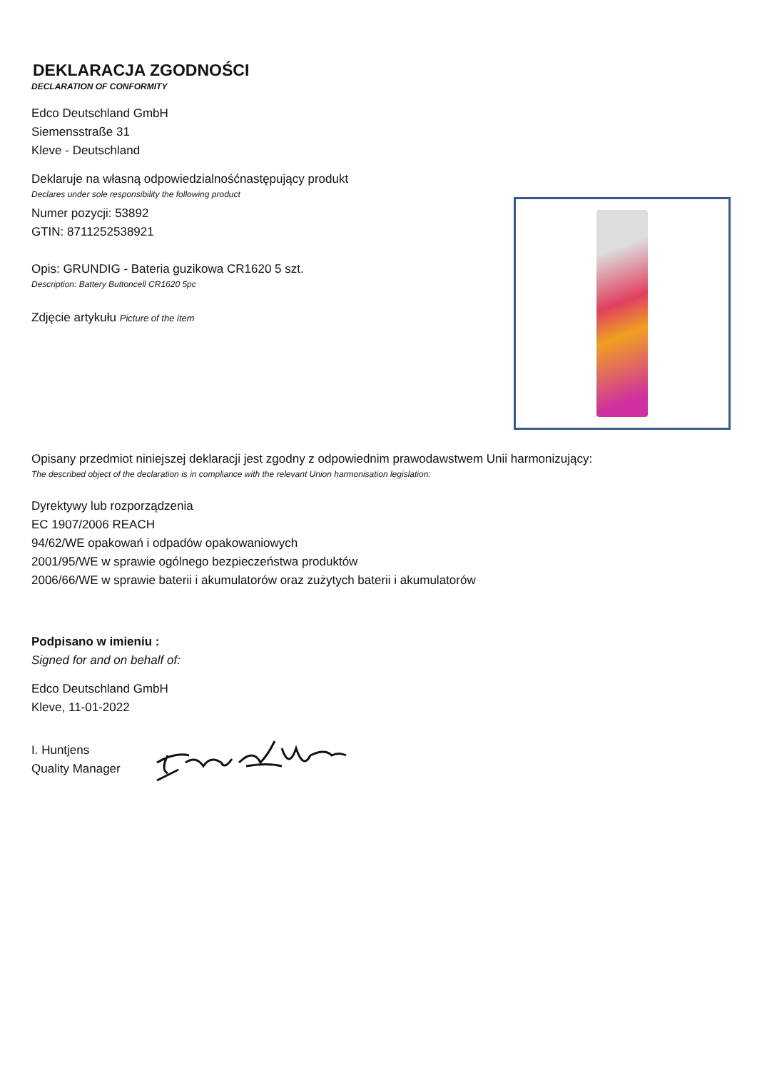DEKLARACJA ZGODNOŚCI
DECLARATION OF CONFORMITY
Edco Deutschland GmbH
Siemensstraße 31
Kleve - Deutschland
Deklaruje na własną odpowiedzialnośćnastępujący produkt
Declares under sole responsibility the following product
Numer pozycji: 53892
GTIN: 8711252538921
Opis: GRUNDIG - Bateria guzikowa CR1620 5 szt.
Description: Battery Buttoncell CR1620 5pc
Zdjęcie artykułu Picture of the item
Opisany przedmiot niniejszej deklaracji jest zgodny z odpowiednim prawodawstwem Unii harmonizujący:
The described object of the declaration is in compliance with the relevant Union harmonisation legislation:
Dyrektywy lub rozporządzenia
EC 1907/2006 REACH
94/62/WE opakowań i odpadów opakowaniowych
2001/95/WE w sprawie ogólnego bezpieczeństwa produktów
2006/66/WE w sprawie baterii i akumulatorów oraz zużytych baterii i akumulatorów
Podpisano w imieniu :
Signed for and on behalf of:
Edco Deutschland GmbH
Kleve, 11-01-2022
I. Huntjens
Quality Manager